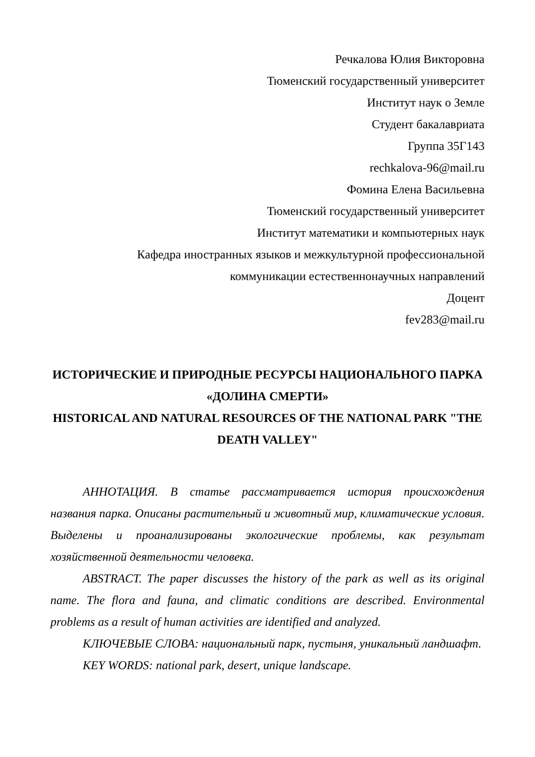Речкалова Юлия Викторовна
Тюменский государственный университет
Институт наук о Земле
Студент бакалавриата
Группа 35Г143
rechkalova-96@mail.ru
Фомина Елена Васильевна
Тюменский государственный университет
Институт математики и компьютерных наук
Кафедра иностранных языков и межкультурной профессиональной
коммуникации естественнонаучных направлений
Доцент
fev283@mail.ru
ИСТОРИЧЕСКИЕ И ПРИРОДНЫЕ РЕСУРСЫ НАЦИОНАЛЬНОГО ПАРКА «ДОЛИНА СМЕРТИ»
HISTORICAL AND NATURAL RESOURCES OF THE NATIONAL PARK "THE DEATH VALLEY"
АННОТАЦИЯ. В статье рассматривается история происхождения названия парка. Описаны растительный и животный мир, климатические условия. Выделены и проанализированы экологические проблемы, как результат хозяйственной деятельности человека.
ABSTRACT. The paper discusses the history of the park as well as its original name. The flora and fauna, and climatic conditions are described. Environmental problems as a result of human activities are identified and analyzed.
КЛЮЧЕВЫЕ СЛОВА: национальный парк, пустыня, уникальный ландшафт.
KEY WORDS: national park, desert, unique landscape.